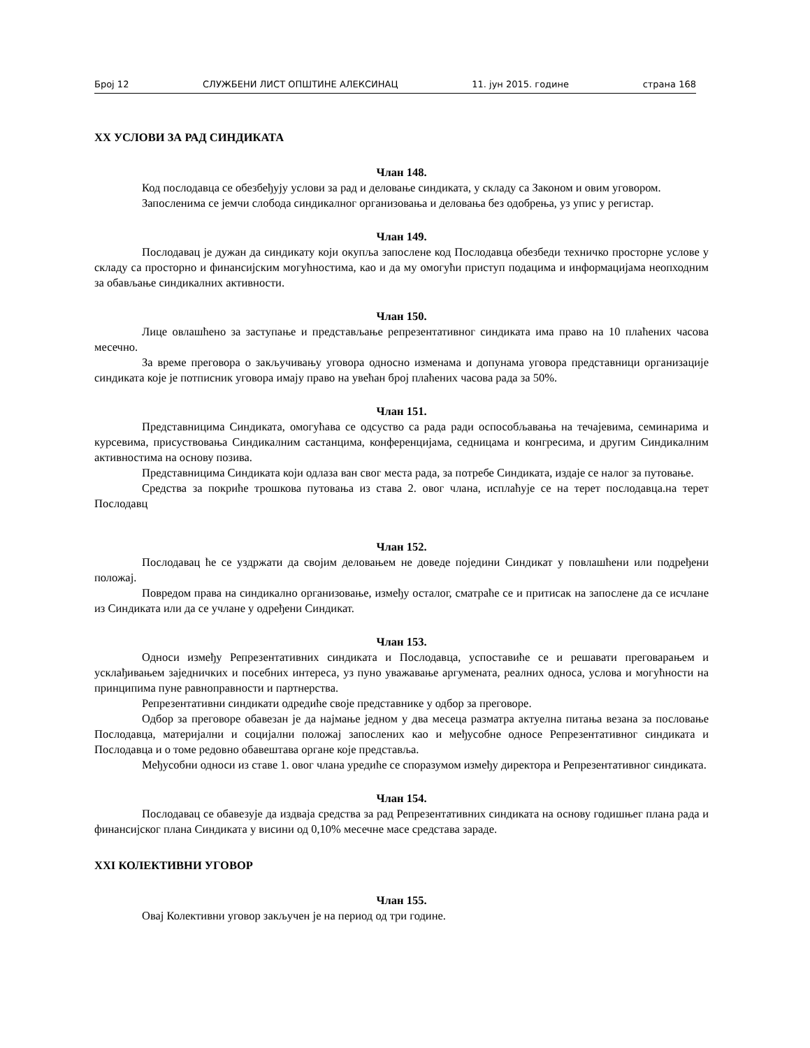Број 12 СЛУЖБЕНИ ЛИСТ ОПШТИНЕ АЛЕКСИНАЦ 11. јун 2015. године страна 168
XX УСЛОВИ ЗА РАД СИНДИКАТА
Члан 148.
Код послодавца се обезбеђују услови за рад и деловање синдиката, у складу са Законом и овим уговором.
Запосленима се јемчи слобода синдикалног организовања и деловања без одобрења, уз упис у регистар.
Члан 149.
Послодавац је дужан да синдикату који окупља запослене код Послодавца обезбеди техничко просторне услове у складу са просторно и финансијским могућностима, као и да му омогући приступ подацима и информацијама неопходним за обављање синдикалних активности.
Члан 150.
Лице овлашћено за заступање и представљање репрезентативног синдиката има право на 10 плаћених часова месечно.
За време преговора о закључивању уговора односно изменама и допунама уговора представници организације синдиката које је потписник уговора имају право на увећан број плаћених часова рада за 50%.
Члан 151.
Представницима Синдиката, омогућава се одсуство са рада ради оспособљавања на течајевима, семинарима и курсевима, присуствовања Синдикалним састанцима, конференцијама, седницама и конгресима, и другим Синдикалним активностима на основу позива.
Представницима Синдиката који одлаза ван свог места рада, за потребе Синдиката, издаје се налог за путовање.
Средства за покриће трошкова путовања из става 2. овог члана, исплаћује се на терет послодавца.на терет Послодавц
Члан 152.
Послодавац ће се уздржати да својим деловањем не доведе поједини Синдикат у повлашћени или подређени положај.
Повредом права на синдикално организовање, између осталог, сматраће се и притисак на запослене да се исчлане из Синдиката или да се учлане у одређени Синдикат.
Члан 153.
Односи између Репрезентативних синдиката и Послодавца, успоставиће се и решавати преговарањем и усклађивањем заједничких и посебних интереса, уз пуно уважавање аргумената, реалних односа, услова и могућности на принципима пуне равноправности и партнерства.
Репрезентативни синдикати одредиће своје представнике у одбор за преговоре.
Одбор за преговоре обавезан је да најмање једном у два месеца разматра актуелна питања везана за пословање Послодавца, материјални и социјални положај запослених као и међусобне односе Репрезентативног синдиката и Послодавца и о томе редовно обавештава органе које представља.
Међусобни односи из ставе 1. овог члана уредиће се споразумом између директора и Репрезентативног синдиката.
Члан 154.
Послодавац се обавезује да издваја средства за рад Репрезентативних синдиката на основу годишњег плана рада и финансијског плана Синдиката у висини од 0,10% месечне масе средстава зараде.
XXI КОЛЕКТИВНИ УГОВОР
Члан 155.
Овај Колективни уговор закључен је на период од три године.